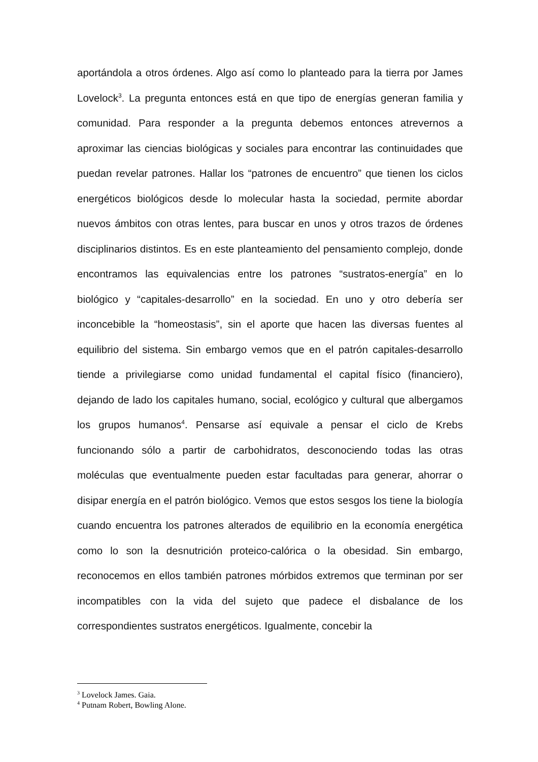aportándola a otros órdenes. Algo así como lo planteado para la tierra por James Lovelock<sup>3</sup>. La pregunta entonces está en que tipo de energías generan familia y comunidad. Para responder a la pregunta debemos entonces atrevernos a aproximar las ciencias biológicas y sociales para encontrar las continuidades que puedan revelar patrones. Hallar los “patrones de encuentro” que tienen los ciclos energéticos biológicos desde lo molecular hasta la sociedad, permite abordar nuevos ámbitos con otras lentes, para buscar en unos y otros trazos de órdenes disciplinarios distintos. Es en este planteamiento del pensamiento complejo, donde encontramos las equivalencias entre los patrones “sustratos-energía” en lo biológico y “capitales-desarrollo” en la sociedad. En uno y otro debería ser inconcebible la “homeostasis”, sin el aporte que hacen las diversas fuentes al equilibrio del sistema. Sin embargo vemos que en el patrón capitales-desarrollo tiende a privilegiarse como unidad fundamental el capital físico (financiero), dejando de lado los capitales humano, social, ecológico y cultural que albergamos los grupos humanos<sup>4</sup>. Pensarse así equivale a pensar el ciclo de Krebs funcionando sólo a partir de carbohidratos, desconociendo todas las otras moléculas que eventualmente pueden estar facultadas para generar, ahorrar o disipar energía en el patrón biológico. Vemos que estos sesgos los tiene la biología cuando encuentra los patrones alterados de equilibrio en la economía energética como lo son la desnutrición proteico-calórica o la obesidad. Sin embargo, reconocemos en ellos también patrones mórbidos extremos que terminan por ser incompatibles con la vida del sujeto que padece el disbalance de los correspondientes sustratos energéticos. Igualmente, concebir la
<sup>3</sup> Lovelock James. Gaia.
<sup>4</sup> Putnam Robert, Bowling Alone.